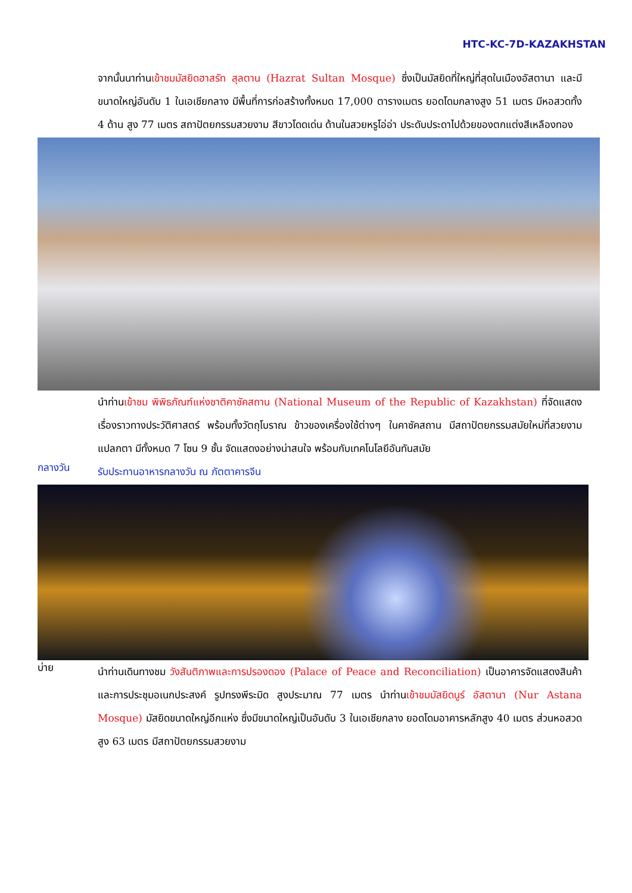HTC-KC-7D-KAZAKHSTAN
จากนั้นนาท่านเข้าชมมัสยิดฮาสรัท สุลตาน (Hazrat Sultan Mosque) ซึ่งเป็นมัสยิดที่ใหญ่ที่สุดในเมืองอัสตานา และมีขนาดใหญ่อันดับ 1 ในเอเชียกลาง มีพื้นที่การก่อสร้างทั้งหมด 17,000 ตารางเมตร ยอดโดมกลางสูง 51 เมตร มีหอสวดทั้ง 4 ด้าน สูง 77 เมตร สถาปัตยกรรมสวยงาม สีขาวโดดเด่น ด้านในสวยหรูโอ่อ่า ประดับประดาไปด้วยของตกแต่งสีเหลืองทอง
นำท่านเข้าชม พิพิธภัณฑ์แห่งชาติคาซัคสถาน (National Museum of the Republic of Kazakhstan) ที่จัดแสดงเรื่องราวทางประวัติศาสตร์ พร้อมทั้งวัตถุโบราณ ข้าวของเครื่องใช้ต่างๆ ในคาซัคสถาน มีสถาปัตยกรรมสมัยใหม่ที่สวยงามแปลกตา มีทั้งหมด 7 โซน 9 ชั้น จัดแสดงอย่างน่าสนใจ พร้อมกับเทคโนโลยีอันทันสมัย
กลางวัน
รับประทานอาหารกลางวัน ณ ภัตตาคารจีน
บ่าย
นำท่านเดินทางชม วังสันติภาพและการปรองดอง (Palace of Peace and Reconciliation) เป็นอาคารจัดแสดงสินค้าและการประชุมอเนกประสงค์ รูปทรงพีระมิด สูงประมาณ 77 เมตร นำท่านเข้าชมมัสยิดนูร์ อัสตานา (Nur Astana Mosque) มัสยิดขนาดใหญ่อีกแห่ง ซึ่งมีขนาดใหญ่เป็นอันดับ 3 ในเอเชียกลาง ยอดโดมอาคารหลักสูง 40 เมตร ส่วนหอสวดสูง 63 เมตร มีสถาปัตยกรรมสวยงาม